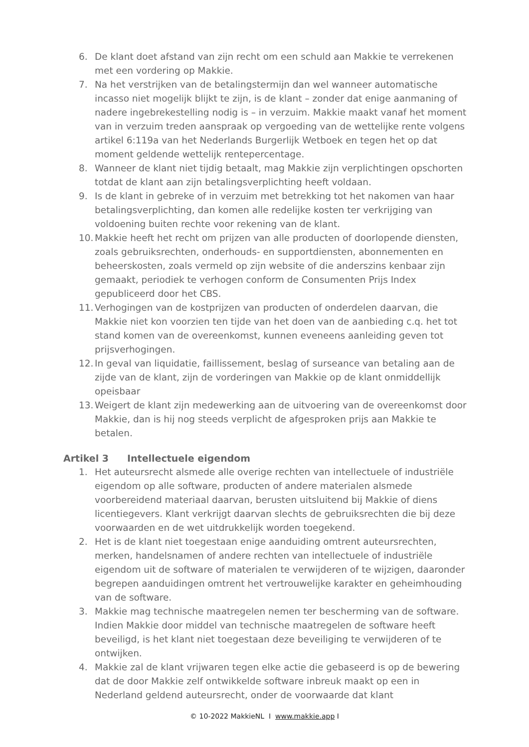6. De klant doet afstand van zijn recht om een schuld aan Makkie te verrekenen met een vordering op Makkie.
7. Na het verstrijken van de betalingstermijn dan wel wanneer automatische incasso niet mogelijk blijkt te zijn, is de klant – zonder dat enige aanmaning of nadere ingebrekestelling nodig is – in verzuim. Makkie maakt vanaf het moment van in verzuim treden aanspraak op vergoeding van de wettelijke rente volgens artikel 6:119a van het Nederlands Burgerlijk Wetboek en tegen het op dat moment geldende wettelijk rentepercentage.
8. Wanneer de klant niet tijdig betaalt, mag Makkie zijn verplichtingen opschorten totdat de klant aan zijn betalingsverplichting heeft voldaan.
9. Is de klant in gebreke of in verzuim met betrekking tot het nakomen van haar betalingsverplichting, dan komen alle redelijke kosten ter verkrijging van voldoening buiten rechte voor rekening van de klant.
10.
Makkie heeft het recht om prijzen van alle producten of doorlopende diensten, zoals gebruiksrechten, onderhouds- en supportdiensten, abonnementen en beheerskosten, zoals vermeld op zijn website of die anderszins kenbaar zijn gemaakt, periodiek te verhogen conform de Consumenten Prijs Index gepubliceerd door het CBS.
11.
Verhogingen van de kostprijzen van producten of onderdelen daarvan, die Makkie niet kon voorzien ten tijde van het doen van de aanbieding c.q. het tot stand komen van de overeenkomst, kunnen eveneens aanleiding geven tot prijsverhogingen.
12.
In geval van liquidatie, faillissement, beslag of surseance van betaling aan de zijde van de klant, zijn de vorderingen van Makkie op de klant onmiddellijk opeisbaar
13.
Weigert de klant zijn medewerking aan de uitvoering van de overeenkomst door Makkie, dan is hij nog steeds verplicht de afgesproken prijs aan Makkie te betalen.
Artikel 3 Intellectuele eigendom
1. Het auteursrecht alsmede alle overige rechten van intellectuele of industriële eigendom op alle software, producten of andere materialen alsmede voorbereidend materiaal daarvan, berusten uitsluitend bij Makkie of diens licentiegevers. Klant verkrijgt daarvan slechts de gebruiksrechten die bij deze voorwaarden en de wet uitdrukkelijk worden toegekend.
2. Het is de klant niet toegestaan enige aanduiding omtrent auteursrechten, merken, handelsnamen of andere rechten van intellectuele of industriële eigendom uit de software of materialen te verwijderen of te wijzigen, daaronder begrepen aanduidingen omtrent het vertrouwelijke karakter en geheimhouding van de software.
3. Makkie mag technische maatregelen nemen ter bescherming van de software. Indien Makkie door middel van technische maatregelen de software heeft beveiligd, is het klant niet toegestaan deze beveiliging te verwijderen of te ontwijken.
4. Makkie zal de klant vrijwaren tegen elke actie die gebaseerd is op de bewering dat de door Makkie zelf ontwikkelde software inbreuk maakt op een in Nederland geldend auteursrecht, onder de voorwaarde dat klant
© 10-2022 MakkieNL I www.makkie.app I